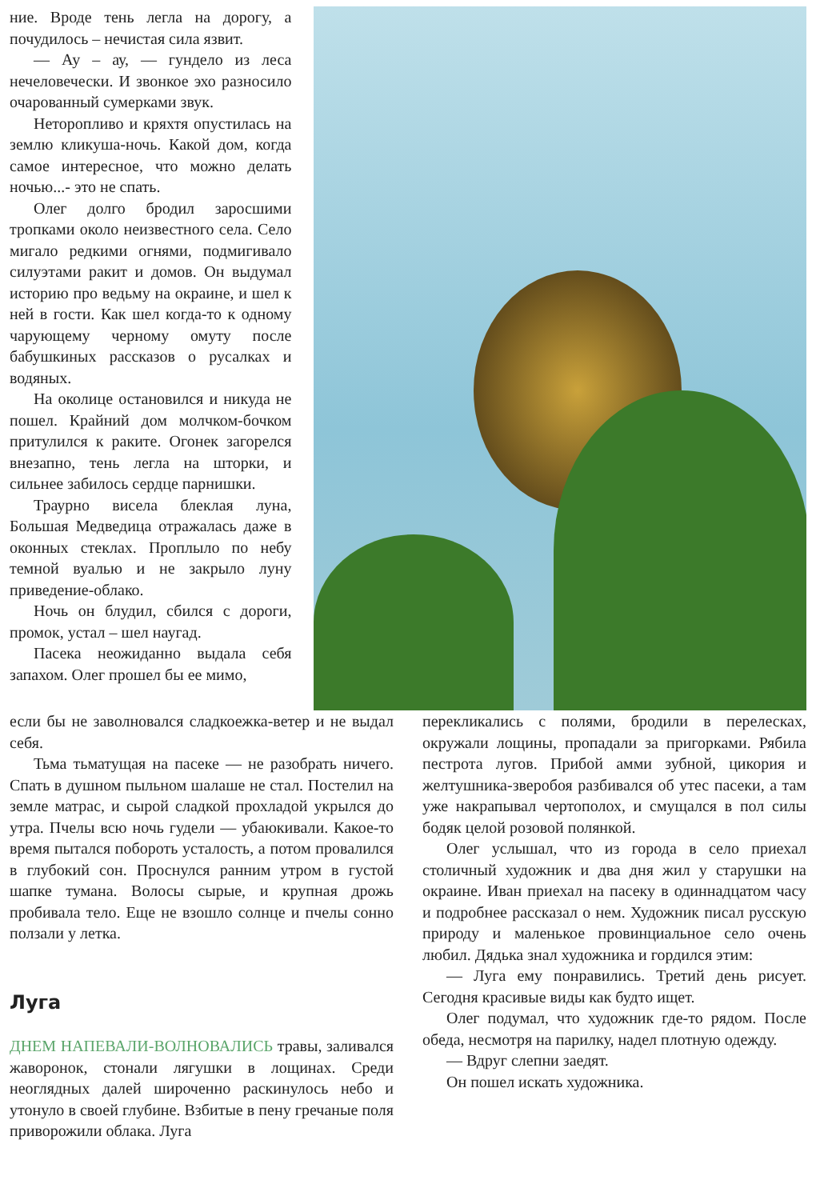ние. Вроде тень легла на дорогу, а почудилось – нечистая сила язвит.
— Ау – ау, — гундело из леса нечеловечески. И звонкое эхо разносило очарованный сумерками звук.
Неторопливо и кряхтя опустилась на землю кликуша-ночь. Какой дом, когда самое интересное, что можно делать ночью...- это не спать.
Олег долго бродил заросшими тропками около неизвестного села. Село мигало редкими огнями, подмигивало силуэтами ракит и домов. Он выдумал историю про ведьму на окраине, и шел к ней в гости. Как шел когда-то к одному чарующему черному омуту после бабушкиных рассказов о русалках и водяных.
На околице остановился и никуда не пошел. Крайний дом молчком-бочком притулился к раките. Огонек загорелся внезапно, тень легла на шторки, и сильнее забилось сердце парнишки.
Траурно висела блеклая луна, Большая Медведица отражалась даже в оконных стеклах. Проплыло по небу темной вуалью и не закрыло луну приведение-облако.
Ночь он блудил, сбился с дороги, промок, устал – шел наугад.
Пасека неожиданно выдала себя запахом. Олег прошел бы ее мимо,
если бы не заволновался сладкоежка-ветер и не выдал себя.
Тьма тьматущая на пасеке — не разобрать ничего. Спать в душном пыльном шалаше не стал. Постелил на земле матрас, и сырой сладкой прохладой укрылся до утра. Пчелы всю ночь гудели — убаюкивали. Какое-то время пытался побороть усталость, а потом провалился в глубокий сон. Проснулся ранним утром в густой шапке тумана. Волосы сырые, и крупная дрожь пробивала тело. Еще не взошло солнце и пчелы сонно ползали у летка.
Луга
ДНЕМ НАПЕВАЛИ-ВОЛНОВАЛИСЬ травы, заливался жаворонок, стонали лягушки в лощинах. Среди неоглядных далей широченно раскинулось небо и утонуло в своей глубине. Взбитые в пену гречаные поля приворожили облака. Луга
перекликались с полями, бродили в перелесках, окружали лощины, пропадали за пригорками. Рябила пестрота лугов. Прибой амми зубной, цикория и желтушника-зверобоя разбивался об утес пасеки, а там уже накрапывал чертополох, и смущался в пол силы бодяк целой розовой полянкой.
Олег услышал, что из города в село приехал столичный художник и два дня жил у старушки на окраине. Иван приехал на пасеку в одиннадцатом часу и подробнее рассказал о нем. Художник писал русскую природу и маленькое провинциальное село очень любил. Дядька знал художника и гордился этим:
— Луга ему понравились. Третий день рисует. Сегодня красивые виды как будто ищет.
Олег подумал, что художник где-то рядом. После обеда, несмотря на парилку, надел плотную одежду.
— Вдруг слепни заедят.
Он пошел искать художника.